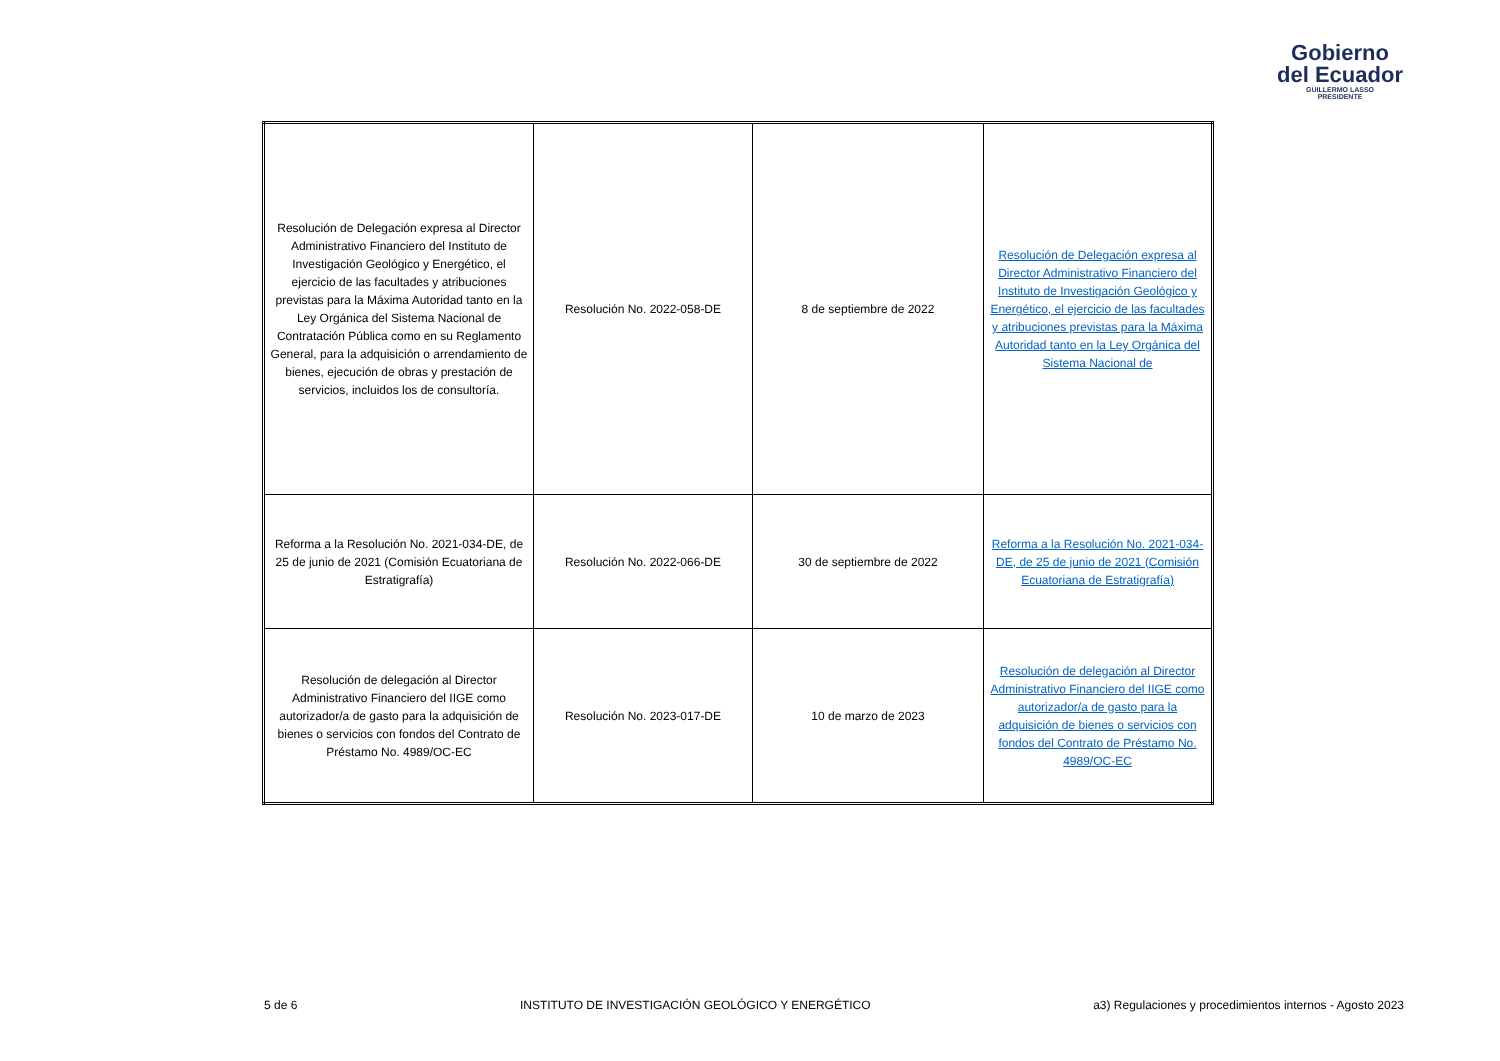Gobierno
del Ecuador
GUILLERMO LASSO
PRESIDENTE
| Resolución de Delegación expresa al Director Administrativo Financiero del Instituto de Investigación Geológico y Energético, el ejercicio de las facultades y atribuciones previstas para la Máxima Autoridad tanto en la Ley Orgánica del Sistema Nacional de Contratación Pública como en su Reglamento General, para la adquisición o arrendamiento de bienes, ejecución de obras y prestación de servicios, incluidos los de consultoría. | Resolución No. 2022-058-DE | 8 de septiembre de 2022 | Resolución de Delegación expresa al Director Administrativo Financiero del Instituto de Investigación Geológico y Energético, el ejercicio de las facultades y atribuciones previstas para la Máxima Autoridad tanto en la Ley Orgánica del Sistema Nacional de |
| Reforma a la Resolución No. 2021-034-DE, de 25 de junio de 2021 (Comisión Ecuatoriana de Estratigrafía) | Resolución No. 2022-066-DE | 30 de septiembre de 2022 | Reforma a la Resolución No. 2021-034-DE, de 25 de junio de 2021 (Comisión Ecuatoriana de Estratigrafía) |
| Resolución de delegación al Director Administrativo Financiero del IIGE como autorizador/a de gasto para la adquisición de bienes o servicios con fondos del Contrato de Préstamo No. 4989/OC-EC | Resolución No. 2023-017-DE | 10 de marzo de 2023 | Resolución de delegación al Director Administrativo Financiero del IIGE como autorizador/a de gasto para la adquisición de bienes o servicios con fondos del Contrato de Préstamo No. 4989/OC-EC |
5 de 6 INSTITUTO DE INVESTIGACIÓN GEOLÓGICO Y ENERGÉTICO a3) Regulaciones y procedimientos internos - Agosto 2023